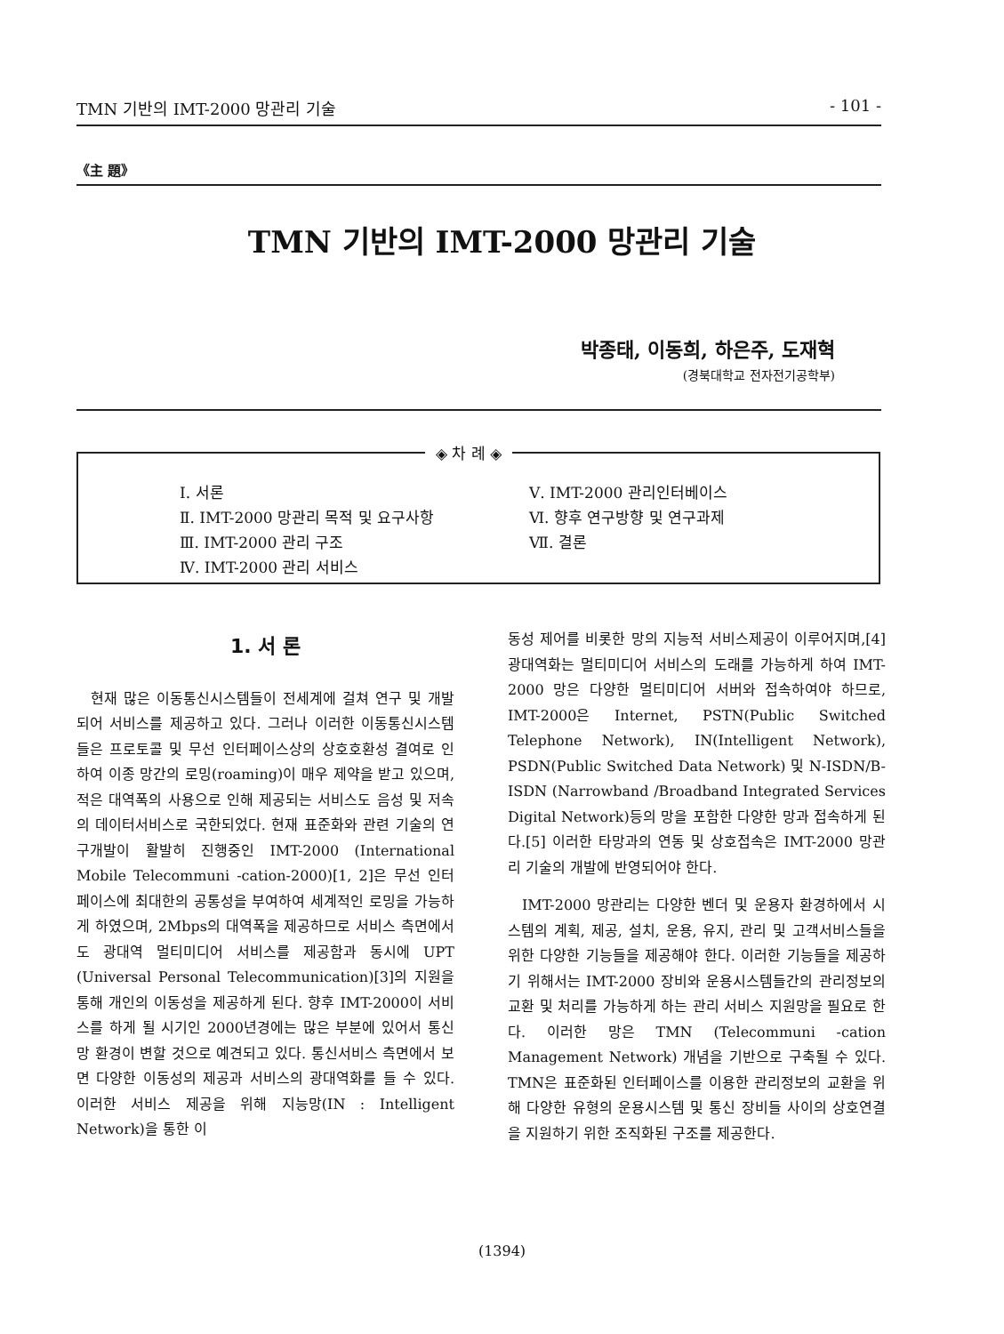TMN 기반의 IMT-2000 망관리 기술 - 101 -
《主 題》
TMN 기반의 IMT-2000 망관리 기술
박종태, 이동희, 하은주, 도재혁
(경북대학교 전자전기공학부)
◈ 차 례 ◈
Ⅰ. 서론
Ⅱ. IMT-2000 망관리 목적 및 요구사항
Ⅲ. IMT-2000 관리 구조
Ⅳ. IMT-2000 관리 서비스
Ⅴ. IMT-2000 관리인터베이스
Ⅵ. 향후 연구방향 및 연구과제
Ⅶ. 결론
1. 서 론
현재 많은 이동통신시스템들이 전세계에 걸쳐 연구 및 개발되어 서비스를 제공하고 있다. 그러나 이러한 이동통신시스템들은 프로토콜 및 무선 인터페이스상의 상호호환성 결여로 인하여 이종 망간의 로밍(roaming)이 매우 제약을 받고 있으며, 적은 대역폭의 사용으로 인해 제공되는 서비스도 음성 및 저속의 데이터서비스로 국한되었다. 현재 표준화와 관련 기술의 연구개발이 활발히 진행중인 IMT-2000 (International Mobile Telecommuni -cation-2000)[1, 2]은 무선 인터페이스에 최대한의 공통성을 부여하여 세계적인 로밍을 가능하게 하였으며, 2Mbps의 대역폭을 제공하므로 서비스 측면에서도 광대역 멀티미디어 서비스를 제공함과 동시에 UPT (Universal Personal Telecommunication)[3]의 지원을 통해 개인의 이동성을 제공하게 된다. 향후 IMT-2000이 서비스를 하게 될 시기인 2000년경에는 많은 부분에 있어서 통신망 환경이 변할 것으로 예견되고 있다. 통신서비스 측면에서 보면 다양한 이동성의 제공과 서비스의 광대역화를 들 수 있다. 이러한 서비스 제공을 위해 지능망(IN : Intelligent Network)을 통한 이
동성 제어를 비롯한 망의 지능적 서비스제공이 이루어지며,[4] 광대역화는 멀티미디어 서비스의 도래를 가능하게 하여 IMT-2000 망은 다양한 멀티미디어 서버와 접속하여야 하므로, IMT-2000은 Internet, PSTN(Public Switched Telephone Network), IN(Intelligent Network), PSDN(Public Switched Data Network) 및 N-ISDN/B-ISDN (Narrowband /Broadband Integrated Services Digital Network)등의 망을 포함한 다양한 망과 접속하게 된다.[5] 이러한 타망과의 연동 및 상호접속은 IMT-2000 망관리 기술의 개발에 반영되어야 한다.
IMT-2000 망관리는 다양한 벤더 및 운용자 환경하에서 시스템의 계획, 제공, 설치, 운용, 유지, 관리 및 고객서비스들을 위한 다양한 기능들을 제공해야 한다. 이러한 기능들을 제공하기 위해서는 IMT-2000 장비와 운용시스템들간의 관리정보의 교환 및 처리를 가능하게 하는 관리 서비스 지원망을 필요로 한다. 이러한 망은 TMN (Telecommuni -cation Management Network) 개념을 기반으로 구축될 수 있다. TMN은 표준화된 인터페이스를 이용한 관리정보의 교환을 위해 다양한 유형의 운용시스템 및 통신 장비들 사이의 상호연결을 지원하기 위한 조직화된 구조를 제공한다.
(1394)